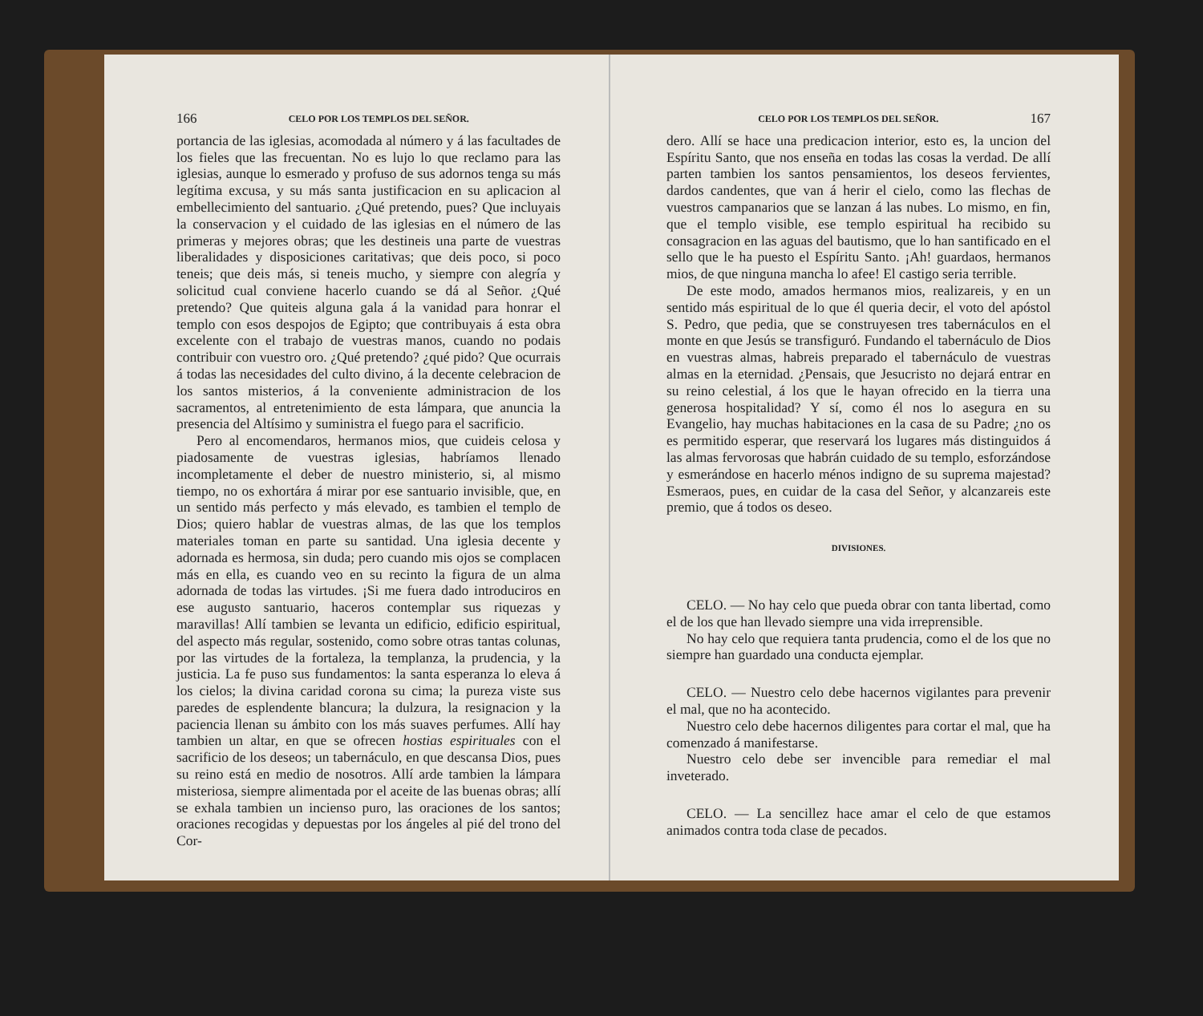166 CELO POR LOS TEMPLOS DEL SEÑOR.
portancia de las iglesias, acomodada al número y á las facultades de los fieles que las frecuentan. No es lujo lo que reclamo para las iglesias, aunque lo esmerado y profuso de sus adornos tenga su más legítima excusa, y su más santa justificacion en su aplicacion al embellecimiento del santuario. ¿Qué pretendo, pues? Que incluyais la conservacion y el cuidado de las iglesias en el número de las primeras y mejores obras; que les destineis una parte de vuestras liberalidades y disposiciones caritativas; que deis poco, si poco teneis; que deis más, si teneis mucho, y siempre con alegría y solicitud cual conviene hacerlo cuando se dá al Señor. ¿Qué pretendo? Que quiteis alguna gala á la vanidad para honrar el templo con esos despojos de Egipto; que contribuyais á esta obra excelente con el trabajo de vuestras manos, cuando no podais contribuir con vuestro oro. ¿Qué pretendo? ¿qué pido? Que ocurrais á todas las necesidades del culto divino, á la decente celebracion de los santos misterios, á la conveniente administracion de los sacramentos, al entretenimiento de esta lámpara, que anuncia la presencia del Altísimo y suministra el fuego para el sacrificio.
Pero al encomendaros, hermanos mios, que cuideis celosa y piadosamente de vuestras iglesias, habríamos llenado incompletamente el deber de nuestro ministerio, si, al mismo tiempo, no os exhortára á mirar por ese santuario invisible, que, en un sentido más perfecto y más elevado, es tambien el templo de Dios; quiero hablar de vuestras almas, de las que los templos materiales toman en parte su santidad. Una iglesia decente y adornada es hermosa, sin duda; pero cuando mis ojos se complacen más en ella, es cuando veo en su recinto la figura de un alma adornada de todas las virtudes. ¡Si me fuera dado introduciros en ese augusto santuario, haceros contemplar sus riquezas y maravillas! Allí tambien se levanta un edificio, edificio espiritual, del aspecto más regular, sostenido, como sobre otras tantas colunas, por las virtudes de la fortaleza, la templanza, la prudencia, y la justicia. La fe puso sus fundamentos: la santa esperanza lo eleva á los cielos; la divina caridad corona su cima; la pureza viste sus paredes de esplendente blancura; la dulzura, la resignacion y la paciencia llenan su ámbito con los más suaves perfumes. Allí hay tambien un altar, en que se ofrecen hostias espirituales con el sacrificio de los deseos; un tabernáculo, en que descansa Dios, pues su reino está en medio de nosotros. Allí arde tambien la lámpara misteriosa, siempre alimentada por el aceite de las buenas obras; allí se exhala tambien un incienso puro, las oraciones de los santos; oraciones recogidas y depuestas por los ángeles al pié del trono del Cor-
CELO POR LOS TEMPLOS DEL SEÑOR. 167
dero. Allí se hace una predicacion interior, esto es, la uncion del Espíritu Santo, que nos enseña en todas las cosas la verdad. De allí parten tambien los santos pensamientos, los deseos fervientes, dardos candentes, que van á herir el cielo, como las flechas de vuestros campanarios que se lanzan á las nubes. Lo mismo, en fin, que el templo visible, ese templo espiritual ha recibido su consagracion en las aguas del bautismo, que lo han santificado en el sello que le ha puesto el Espíritu Santo. ¡Ah! guardaos, hermanos mios, de que ninguna mancha lo afee! El castigo seria terrible.
De este modo, amados hermanos mios, realizareis, y en un sentido más espiritual de lo que él queria decir, el voto del apóstol S. Pedro, que pedia, que se construyesen tres tabernáculos en el monte en que Jesús se transfiguró. Fundando el tabernáculo de Dios en vuestras almas, habreis preparado el tabernáculo de vuestras almas en la eternidad. ¿Pensais, que Jesucristo no dejará entrar en su reino celestial, á los que le hayan ofrecido en la tierra una generosa hospitalidad? Y sí, como él nos lo asegura en su Evangelio, hay muchas habitaciones en la casa de su Padre; ¿no os es permitido esperar, que reservará los lugares más distinguidos á las almas fervorosas que habrán cuidado de su templo, esforzándose y esmerándose en hacerlo ménos indigno de su suprema majestad? Esmeraos, pues, en cuidar de la casa del Señor, y alcanzareis este premio, que á todos os deseo.
DIVISIONES.
CELO. — No hay celo que pueda obrar con tanta libertad, como el de los que han llevado siempre una vida irreprensible.
No hay celo que requiera tanta prudencia, como el de los que no siempre han guardado una conducta ejemplar.
CELO. — Nuestro celo debe hacernos vigilantes para prevenir el mal, que no ha acontecido.
Nuestro celo debe hacernos diligentes para cortar el mal, que ha comenzado á manifestarse.
Nuestro celo debe ser invencible para remediar el mal inveterado.
CELO. — La sencillez hace amar el celo de que estamos animados contra toda clase de pecados.